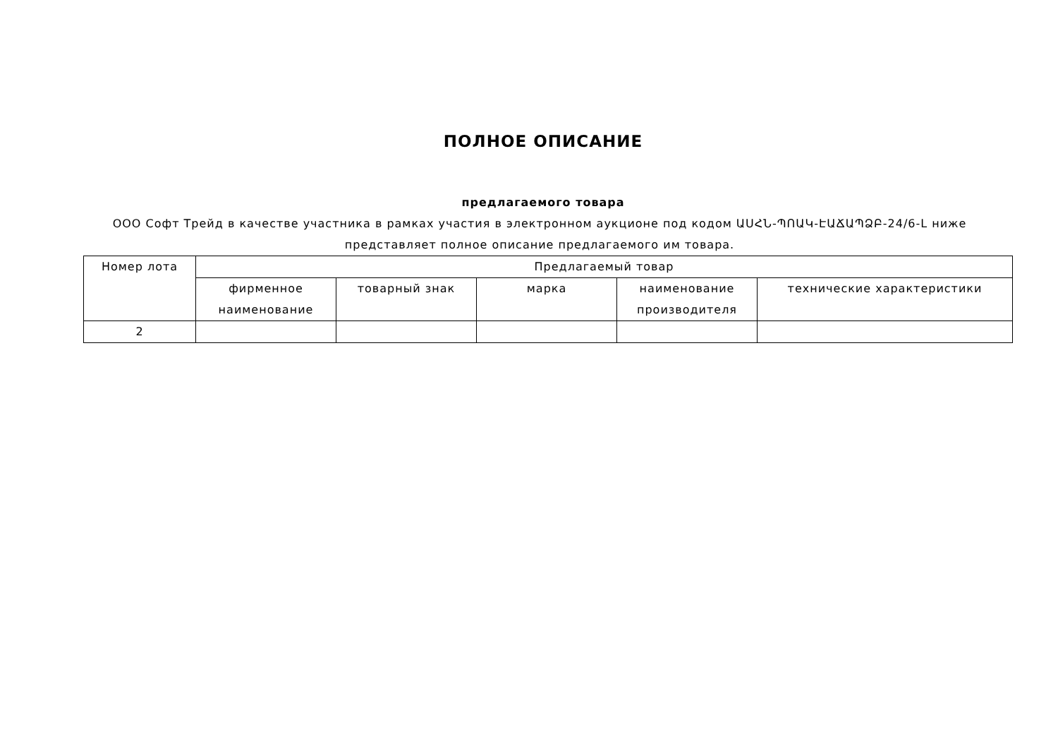ПОЛНОЕ ОПИСАНИЕ
предлагаемого товара
ООО Софт Трейд в качестве участника в рамках участия в электронном аукционе под кодом ԱՍՀՆ-ՊՈԱԿ-ԷԱՃԱՊՁԲ-24/6-L ниже представляет полное описание предлагаемого им товара.
| Номер лота | Предлагаемый товар | | | | |
| | фирменное наименование | товарный знак | марка | наименование производителя | технические характеристики |
| 2 | | | | | |